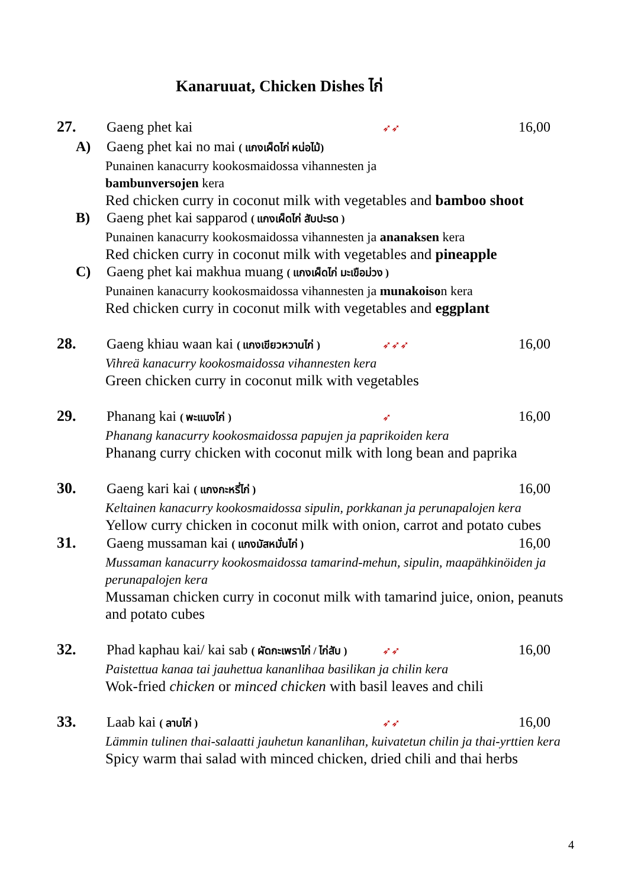Kanaruuat, Chicken Dishes ไก่
27. Gaeng phet kai ➶➶ 16,00
A) Gaeng phet kai no mai ( แกงเผ็ดไก่ หน่อไม้)
Punainen kanacurry kookosmaidossa vihannesten ja
bambunversojen kera
Red chicken curry in coconut milk with vegetables and bamboo shoot
B) Gaeng phet kai sapparod ( แกงเผ็ดไก่ สับปะรด )
Punainen kanacurry kookosmaidossa vihannesten ja ananaksen kera
Red chicken curry in coconut milk with vegetables and pineapple
C) Gaeng phet kai makhua muang ( แกงเผ็ดไก่ มะเขือม่วง )
Punainen kanacurry kookosmaidossa vihannesten ja munakoison kera
Red chicken curry in coconut milk with vegetables and eggplant
28. Gaeng khiau waan kai ( แกงเขียวหวานไก่ ) ➶➶➶ 16,00
Vihreä kanacurry kookosmaidossa vihannesten kera
Green chicken curry in coconut milk with vegetables
29. Phanang kai ( พะแนงไก่ ) ➶ 16,00
Phanang kanacurry kookosmaidossa papujen ja paprikoiden kera
Phanang curry chicken with coconut milk with long bean and paprika
30. Gaeng kari kai ( แกงกะหรี่ไก่ ) 16,00
Keltainen kanacurry kookosmaidossa sipulin, porkkanan ja perunapalojen kera
Yellow curry chicken in coconut milk with onion, carrot and potato cubes
31. Gaeng mussaman kai ( แกงมัสหมั่นไก่ ) 16,00
Mussaman kanacurry kookosmaidossa tamarind-mehun, sipulin, maapähkinöiden ja perunapalojen kera
Mussaman chicken curry in coconut milk with tamarind juice, onion, peanuts and potato cubes
32. Phad kaphau kai/ kai sab ( ผัดกะเพราไก่ / ไก่สับ ) ➶➶ 16,00
Paistettua kanaa tai jauhettua kananlihaa basilikan ja chilin kera
Wok-fried chicken or minced chicken with basil leaves and chili
33. Laab kai ( ลาบไก่ ) ➶➶ 16,00
Lämmin tulinen thai-salaatti jauhetun kananlihan, kuivatetun chilin ja thai-yrttien kera
Spicy warm thai salad with minced chicken, dried chili and thai herbs
4